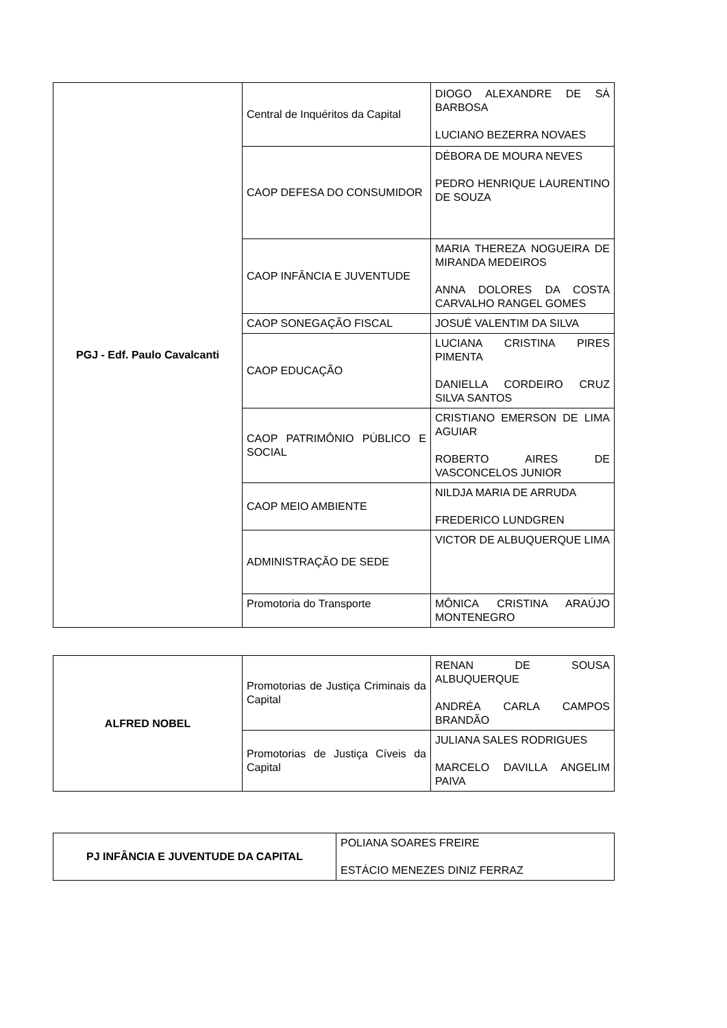| PGJ - Edf. Paulo Cavalcanti | Central de Inquéritos da Capital | DIOGO ALEXANDRE DE SÁ BARBOSA LUCIANO BEZERRA NOVAES |
| | CAOP DEFESA DO CONSUMIDOR | DÉBORA DE MOURA NEVES PEDRO HENRIQUE LAURENTINO DE SOUZA |
| | CAOP INFÂNCIA E JUVENTUDE | MARIA THEREZA NOGUEIRA DE MIRANDA MEDEIROS ANNA DOLORES DA COSTA CARVALHO RANGEL GOMES |
| | CAOP SONEGAÇÃO FISCAL | JOSUÉ VALENTIM DA SILVA |
| | CAOP EDUCAÇÃO | LUCIANA CRISTINA PIRES PIMENTA DANIELLA CORDEIRO CRUZ SILVA SANTOS |
| | CAOP PATRIMÔNIO PÚBLICO E SOCIAL | CRISTIANO EMERSON DE LIMA AGUIAR ROBERTO AIRES DE VASCONCELOS JUNIOR |
| | CAOP MEIO AMBIENTE | NILDJA MARIA DE ARRUDA FREDERICO LUNDGREN |
| | ADMINISTRAÇÃO DE SEDE | VICTOR DE ALBUQUERQUE LIMA |
| | Promotoria do Transporte | MÔNICA CRISTINA ARAÚJO MONTENEGRO |
| ALFRED NOBEL | Promotorias de Justiça Criminais da Capital | RENAN DE SOUSA ALBUQUERQUE ANDRÉA CARLA CAMPOS BRANDÃO |
| | Promotorias de Justiça Cíveis da Capital | JULIANA SALES RODRIGUES MARCELO DAVILLA ANGELIM PAIVA |
| PJ INFÂNCIA E JUVENTUDE DA CAPITAL | POLIANA SOARES FREIRE ESTÁCIO MENEZES DINIZ FERRAZ |